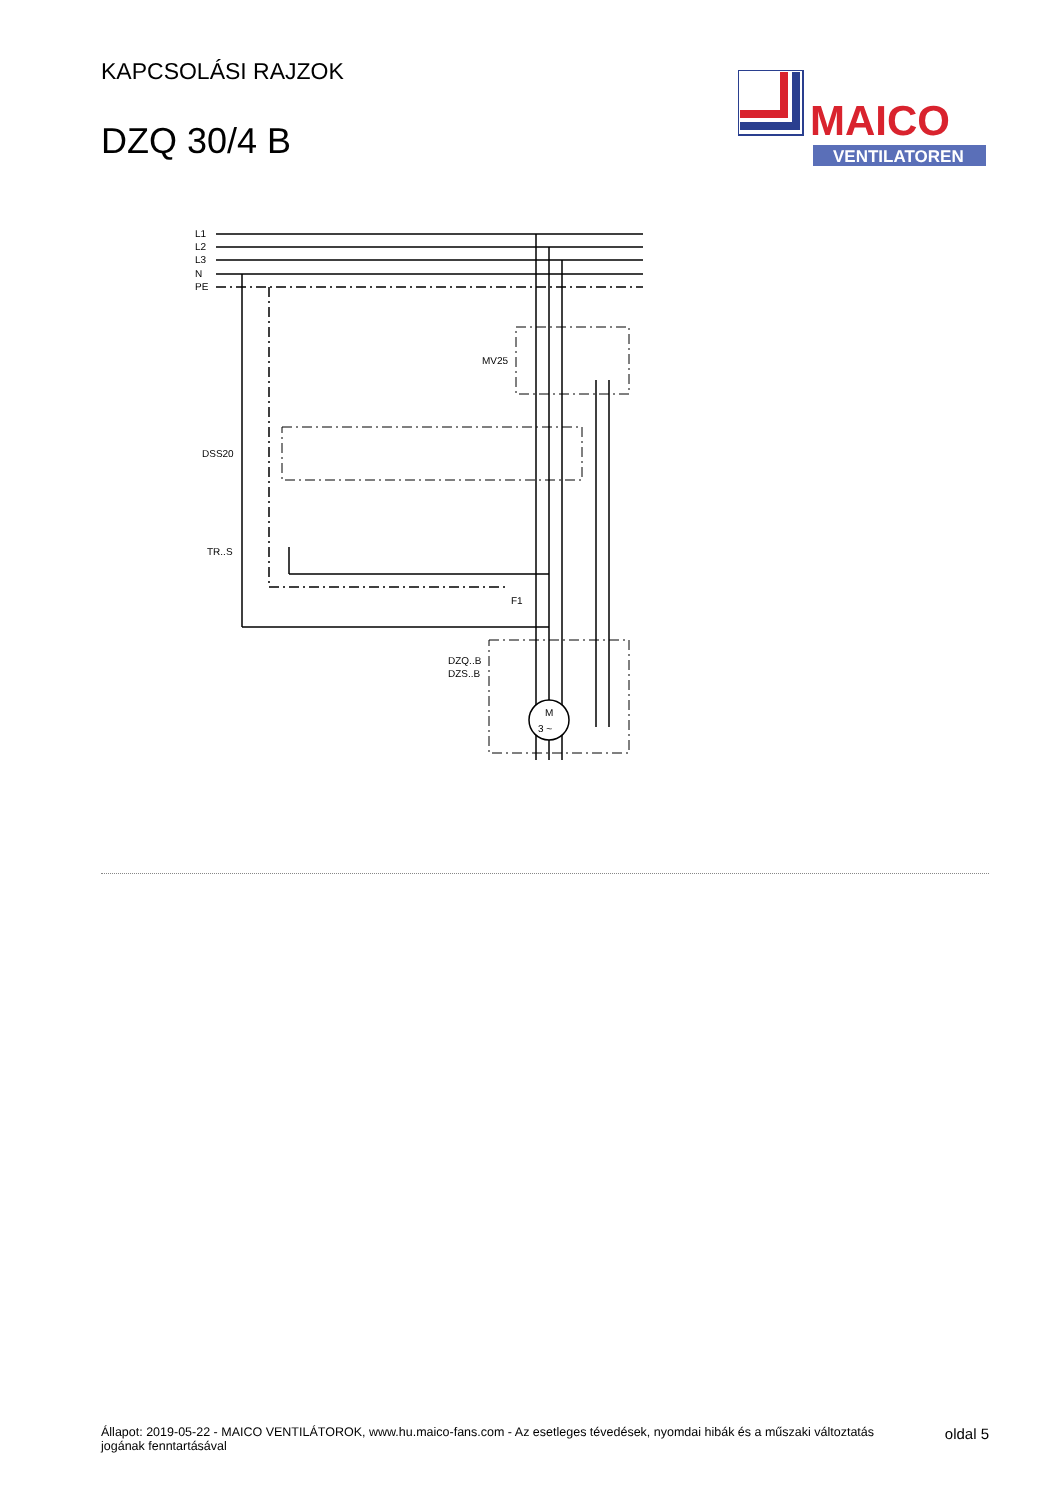KAPCSOLÁSI RAJZOK
DZQ 30/4 B
MAICO
VENTILATOREN
L1
L2
L3
N
PE
MV25
DSS20
TR..S
DZQ..B
DZS..B
M
3 ~
F1
Állapot: 2019-05-22 - MAICO VENTILÁTOROK, www.hu.maico-fans.com - Az esetleges tévedések, nyomdai hibák és a műszaki változtatás
jogának fenntartásával
oldal 5